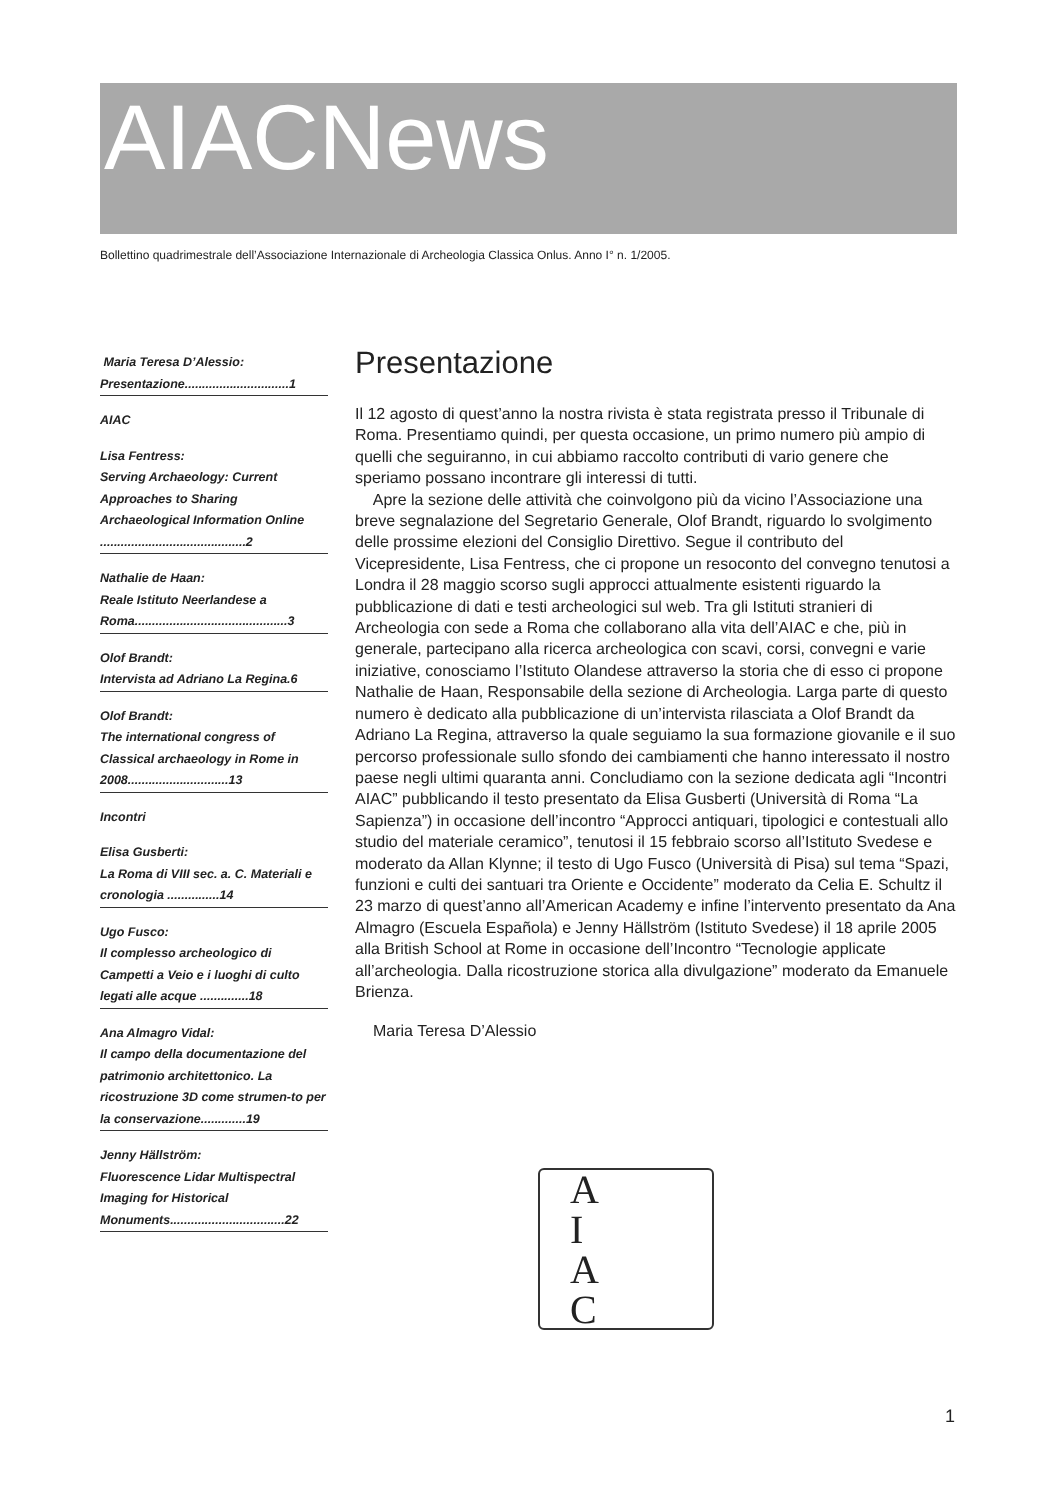AIACNews
Bollettino quadrimestrale dell’Associazione Internazionale di Archeologia Classica Onlus. Anno I° n. 1/2005.
Maria Teresa D’Alessio:
Presentazione..............................1
AIAC
Lisa Fentress:
Serving Archaeology: Current Approaches to Sharing Archaeological Information Online ..........................................2
Nathalie de Haan:
Reale Istituto Neerlandese a Roma............................................3
Olof Brandt:
Intervista ad Adriano La Regina.6
Olof Brandt:
The international congress of Classical archaeology in Rome in 2008.............................13
Incontri
Elisa Gusberti:
La Roma di VIII sec. a. C. Materiali e cronologia ...............14
Ugo Fusco:
Il complesso archeologico di Campetti a Veio e i luoghi di culto legati alle acque ..............18
Ana Almagro Vidal:
Il campo della documentazione del patrimonio architettonico. La ricostruzione 3D come strumen-to per la conservazione.............19
Jenny Hällström:
Fluorescence Lidar Multispectral Imaging for Historical Monuments.................................22
Presentazione
Il 12 agosto di quest’anno la nostra rivista è stata registrata presso il Tribunale di Roma. Presentiamo quindi, per questa occasione, un primo numero più ampio di quelli che seguiranno, in cui abbiamo raccolto contributi di vario genere che speriamo possano incontrare gli interessi di tutti.
Apre la sezione delle attività che coinvolgono più da vicino l’Associazione una breve segnalazione del Segretario Generale, Olof Brandt, riguardo lo svolgimento delle prossime elezioni del Consiglio Direttivo. Segue il contributo del Vicepresidente, Lisa Fentress, che ci propone un resoconto del convegno tenutosi a Londra il 28 maggio scorso sugli approcci attualmente esistenti riguardo la pubblicazione di dati e testi archeologici sul web. Tra gli Istituti stranieri di Archeologia con sede a Roma che collaborano alla vita dell’AIAC e che, più in generale, partecipano alla ricerca archeologica con scavi, corsi, convegni e varie iniziative, conosciamo l’Istituto Olandese attraverso la storia che di esso ci propone Nathalie de Haan, Responsabile della sezione di Archeologia. Larga parte di questo numero è dedicato alla pubblicazione di un’intervista rilasciata a Olof Brandt da Adriano La Regina, attraverso la quale seguiamo la sua formazione giovanile e il suo percorso professionale sullo sfondo dei cambiamenti che hanno interessato il nostro paese negli ultimi quaranta anni. Concludiamo con la sezione dedicata agli “Incontri AIAC” pubblicando il testo presentato da Elisa Gusberti (Università di Roma “La Sapienza”) in occasione dell’incontro “Approcci antiquari, tipologici e contestuali allo studio del materiale ceramico”, tenutosi il 15 febbraio scorso all’Istituto Svedese e moderato da Allan Klynne; il testo di Ugo Fusco (Università di Pisa) sul tema “Spazi, funzioni e culti dei santuari tra Oriente e Occidente” moderato da Celia E. Schultz il 23 marzo di quest’anno all’American Academy e infine l’intervento presentato da Ana Almagro (Escuela Española) e Jenny Hällström (Istituto Svedese) il 18 aprile 2005 alla British School at Rome in occasione dell’Incontro “Tecnologie applicate all’archeologia. Dalla ricostruzione storica alla divulgazione” moderato da Emanuele Brienza.
Maria Teresa D’Alessio
A
I
A
C
1